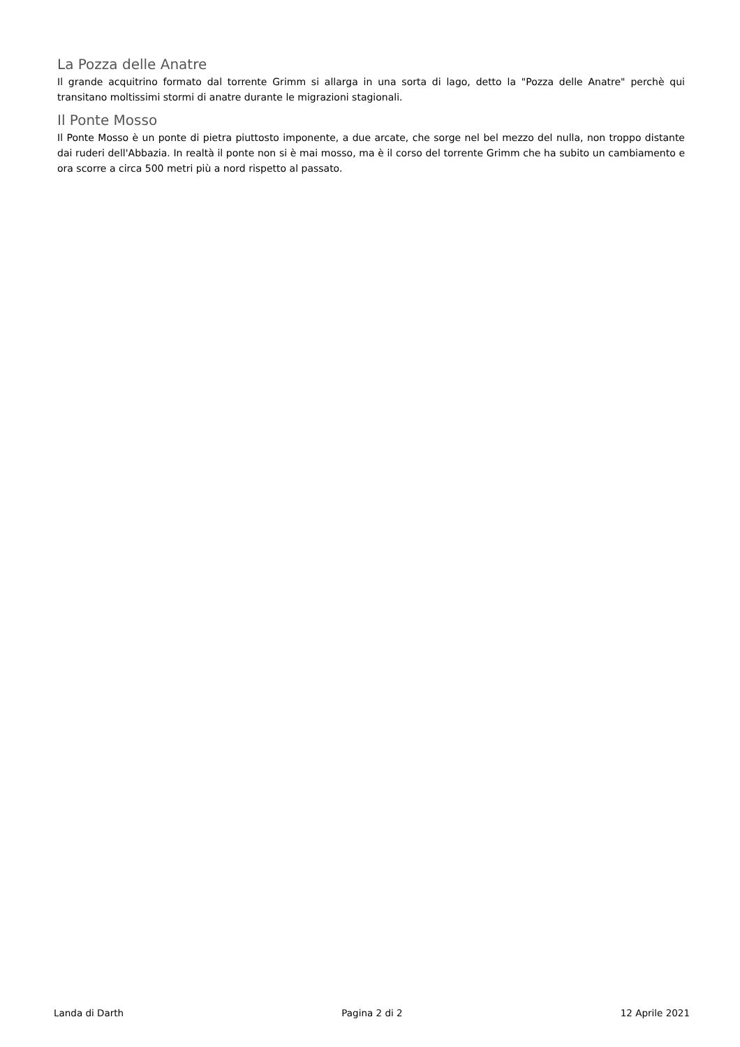La Pozza delle Anatre
Il grande acquitrino formato dal torrente Grimm si allarga in una sorta di lago, detto la "Pozza delle Anatre" perchè qui transitano moltissimi stormi di anatre durante le migrazioni stagionali.
Il Ponte Mosso
Il Ponte Mosso è un ponte di pietra piuttosto imponente, a due arcate, che sorge nel bel mezzo del nulla, non troppo distante dai ruderi dell'Abbazia. In realtà il ponte non si è mai mosso, ma è il corso del torrente Grimm che ha subito un cambiamento e ora scorre a circa 500 metri più a nord rispetto al passato.
Landa di Darth Pagina 2 di 2 12 Aprile 2021